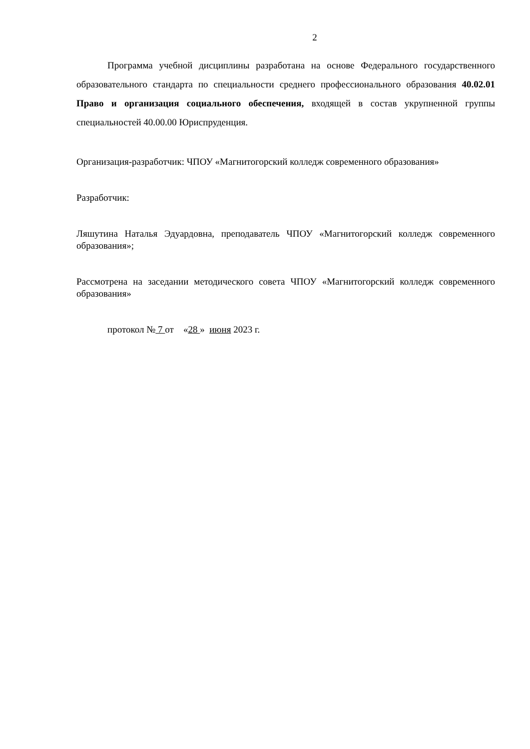2
Программа учебной дисциплины разработана на основе Федерального государственного образовательного стандарта по специальности среднего профессионального образования 40.02.01 Право и организация социального обеспечения, входящей в состав укрупненной группы специальностей 40.00.00 Юриспруденция.
Организация-разработчик: ЧПОУ «Магнитогорский колледж современного образования»
Разработчик:
Ляшутина Наталья Эдуардовна, преподаватель ЧПОУ «Магнитогорский колледж современного образования»;
Рассмотрена на заседании методического совета ЧПОУ «Магнитогорский колледж современного образования»
протокол № 7 от «28 » июня 2023 г.